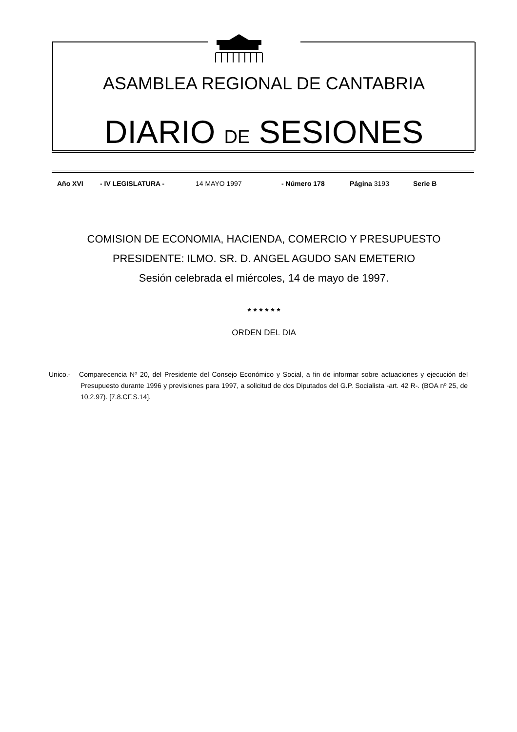ASAMBLEA REGIONAL DE CANTABRIA
DIARIO DE SESIONES
Año XVI - IV LEGISLATURA - 14 MAYO 1997 - Número 178 Página 3193 Serie B
COMISION DE ECONOMIA, HACIENDA, COMERCIO Y PRESUPUESTO
PRESIDENTE: ILMO. SR. D. ANGEL AGUDO SAN EMETERIO
Sesión celebrada el miércoles, 14 de mayo de 1997.
* * * * * *
ORDEN DEL DIA
Unico.- Comparecencia Nº 20, del Presidente del Consejo Económico y Social, a fin de informar sobre actuaciones y ejecución del Presupuesto durante 1996 y previsiones para 1997, a solicitud de dos Diputados del G.P. Socialista -art. 42 R-. (BOA nº 25, de 10.2.97). [7.8.CF.S.14].